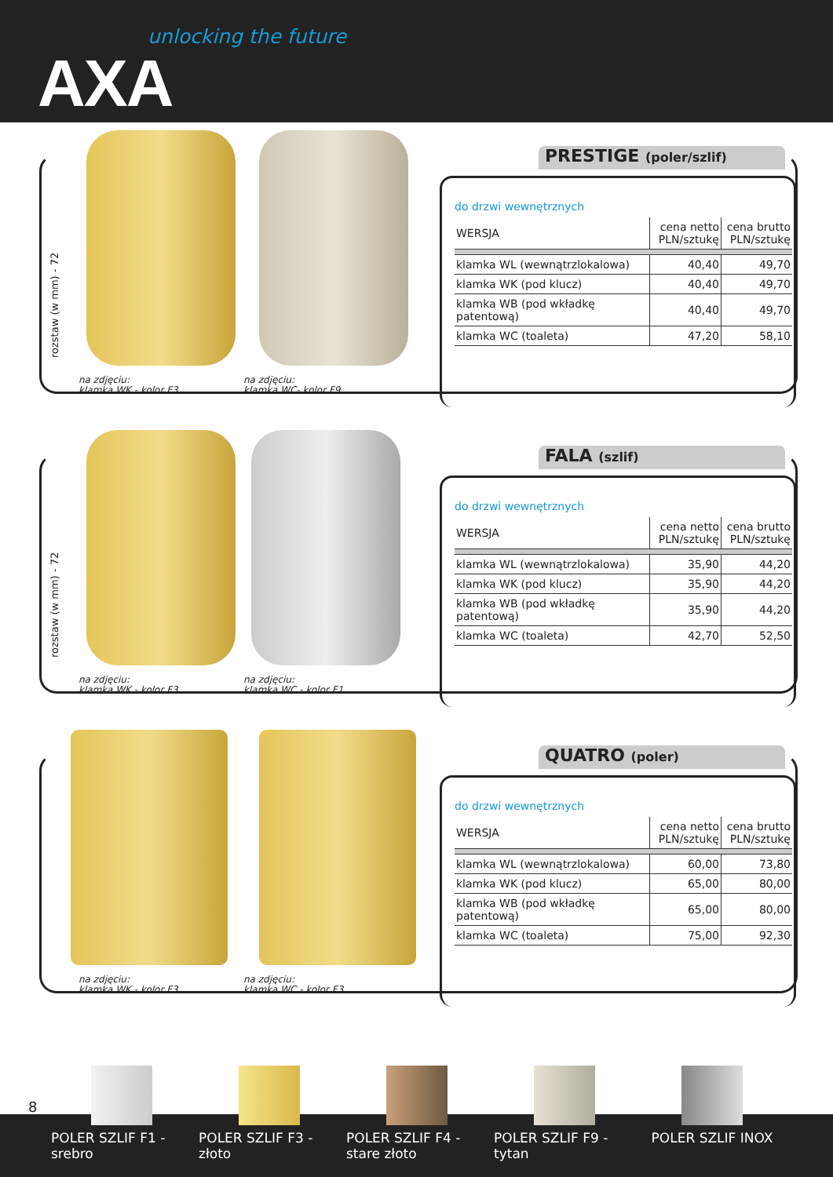unlocking the future
AXA
rozstaw (w mm) - 72
na zdjęciu:
klamka WK - kolor F3
na zdjęciu:
klamka WC- kolor F9
PRESTIGE (poler/szlif)
do drzwi wewnętrznych
| WERSJA | cena netto PLN/sztukę | cena brutto PLN/sztukę |
| klamka WL (wewnątrzlokalowa) | 40,40 | 49,70 |
| klamka WK (pod klucz) | 40,40 | 49,70 |
| klamka WB (pod wkładkę patentową) | 40,40 | 49,70 |
| klamka WC (toaleta) | 47,20 | 58,10 |
rozstaw (w mm) - 72
na zdjęciu:
klamka WK - kolor F3
na zdjęciu:
klamka WC - kolor F1
FALA (szlif)
do drzwi wewnętrznych
| WERSJA | cena netto PLN/sztukę | cena brutto PLN/sztukę |
| klamka WL (wewnątrzlokalowa) | 35,90 | 44,20 |
| klamka WK (pod klucz) | 35,90 | 44,20 |
| klamka WB (pod wkładkę patentową) | 35,90 | 44,20 |
| klamka WC (toaleta) | 42,70 | 52,50 |
na zdjęciu:
klamka WK - kolor F3
na zdjęciu:
klamka WC - kolor F3
QUATRO (poler)
do drzwi wewnętrznych
| WERSJA | cena netto PLN/sztukę | cena brutto PLN/sztukę |
| klamka WL (wewnątrzlokalowa) | 60,00 | 73,80 |
| klamka WK (pod klucz) | 65,00 | 80,00 |
| klamka WB (pod wkładkę patentową) | 65,00 | 80,00 |
| klamka WC (toaleta) | 75,00 | 92,30 |
8
POLER SZLIF F1 - srebro
POLER SZLIF F3 - złoto
POLER SZLIF F4 - stare złoto
POLER SZLIF F9 - tytan
POLER SZLIF INOX